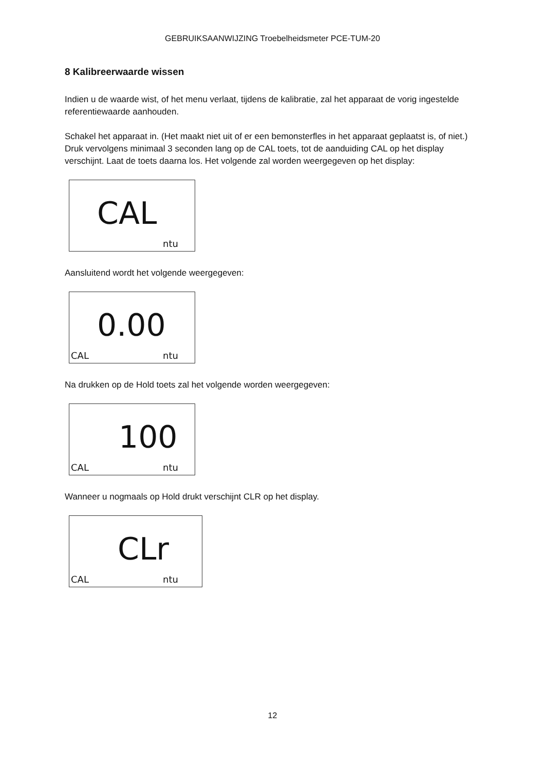GEBRUIKSAANWIJZING Troebelheidsmeter PCE-TUM-20
8 Kalibreerwaarde wissen
Indien u de waarde wist, of het menu verlaat, tijdens de kalibratie, zal het apparaat de vorig ingestelde referentiewaarde aanhouden.
Schakel het apparaat in. (Het maakt niet uit of er een bemonsterfles in het apparaat geplaatst is, of niet.) Druk vervolgens minimaal 3 seconden lang op de CAL toets, tot de aanduiding CAL op het display verschijnt. Laat de toets daarna los. Het volgende zal worden weergegeven op het display:
CAL
ntu
Aansluitend wordt het volgende weergegeven:
0.00
CAL ntu
Na drukken op de Hold toets zal het volgende worden weergegeven:
100
CAL ntu
Wanneer u nogmaals op Hold drukt verschijnt CLR op het display.
CLr
CAL ntu
12